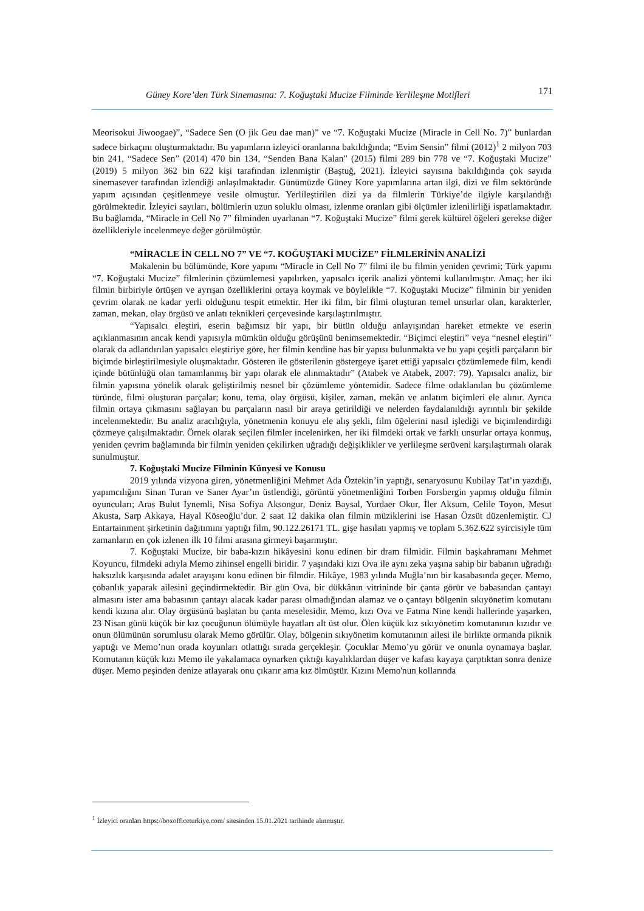Güney Kore’den Türk Sinemasına: 7. Koğuştaki Mucize Filminde Yerlileşme Motifleri 171
Meorisokui Jiwoogae)”, “Sadece Sen (O jik Geu dae man)” ve “7. Koğuştaki Mucize (Miracle in Cell No. 7)” bunlardan sadece birkaçını oluşturmaktadır. Bu yapımların izleyici oranlarına bakıldığında; “Evim Sensin” filmi (2012)<sup>1</sup> 2 milyon 703 bin 241, “Sadece Sen” (2014) 470 bin 134, “Senden Bana Kalan” (2015) filmi 289 bin 778 ve “7. Koğuştaki Mucize” (2019) 5 milyon 362 bin 622 kişi tarafından izlenmiştir (Baştuğ, 2021). İzleyici sayısına bakıldığında çok sayıda sinemasever tarafından izlendiği anlaşılmaktadır. Günümüzde Güney Kore yapımlarına artan ilgi, dizi ve film sektöründe yapım açısından çeşitlenmeye vesile olmuştur. Yerlileştirilen dizi ya da filmlerin Türkiye’de ilgiyle karşılandığı görülmektedir. İzleyici sayıları, bölümlerin uzun soluklu olması, izlenme oranları gibi ölçümler izlenilirliği ispatlamaktadır. Bu bağlamda, “Miracle in Cell No 7” filminden uyarlanan “7. Koğuştaki Mucize” filmi gerek kültürel öğeleri gerekse diğer özellikleriyle incelenmeye değer görülmüştür.
“MİRACLE İN CELL NO 7” VE “7. KOĞUŞTAKİ MUCİZE” FİLMLERİNİN ANALİZİ
Makalenin bu bölümünde, Kore yapımı “Miracle in Cell No 7” filmi ile bu filmin yeniden çevrimi; Türk yapımı “7. Koğuştaki Mucize” filmlerinin çözümlemesi yapılırken, yapısalcı içerik analizi yöntemi kullanılmıştır. Amaç; her iki filmin birbiriyle örtüşen ve ayrışan özelliklerini ortaya koymak ve böylelikle “7. Koğuştaki Mucize” filminin bir yeniden çevrim olarak ne kadar yerli olduğunu tespit etmektir. Her iki film, bir filmi oluşturan temel unsurlar olan, karakterler, zaman, mekan, olay örgüsü ve anlatı teknikleri çerçevesinde karşılaştırılmıştır.
“Yapısalcı eleştiri, eserin bağımsız bir yapı, bir bütün olduğu anlayışından hareket etmekte ve eserin açıklanmasının ancak kendi yapısıyla mümkün olduğu görüşünü benimsemektedir. “Biçimci eleştiri” veya “nesnel eleştiri” olarak da adlandırılan yapısalcı eleştiriye göre, her filmin kendine has bir yapısı bulunmakta ve bu yapı çeşitli parçaların bir biçimde birleştirilmesiyle oluşmaktadır. Gösteren ile gösterilenin göstergeye işaret ettiği yapısalcı çözümlemede film, kendi içinde bütünlüğü olan tamamlanmış bir yapı olarak ele alınmaktadır” (Atabek ve Atabek, 2007: 79). Yapısalcı analiz, bir filmin yapısına yönelik olarak geliştirilmiş nesnel bir çözümleme yöntemidir. Sadece filme odaklanılan bu çözümleme türünde, filmi oluşturan parçalar; konu, tema, olay örgüsü, kişiler, zaman, mekân ve anlatım biçimleri ele alınır. Ayrıca filmin ortaya çıkmasını sağlayan bu parçaların nasıl bir araya getirildiği ve nelerden faydalanıldığı ayrıntılı bir şekilde incelenmektedir. Bu analiz aracılığıyla, yönetmenin konuyu ele alış şekli, film öğelerini nasıl işlediği ve biçimlendirdiği çözmeye çalışılmaktadır. Örnek olarak seçilen filmler incelenirken, her iki filmdeki ortak ve farklı unsurlar ortaya konmuş, yeniden çevrim bağlamında bir filmin yeniden çekilirken uğradığı değişiklikler ve yerlileşme serüveni karşılaştırmalı olarak sunulmuştur.
7. Koğuştaki Mucize Filminin Künyesi ve Konusu
2019 yılında vizyona giren, yönetmenliğini Mehmet Ada Öztekin’in yaptığı, senaryosunu Kubilay Tat’ın yazdığı, yapımcılığını Sinan Turan ve Saner Ayar’ın üstlendiği, görüntü yönetmenliğini Torben Forsbergin yapmış olduğu filmin oyuncuları; Aras Bulut İynemli, Nisa Sofiya Aksongur, Deniz Baysal, Yurdaer Okur, İler Aksum, Celile Toyon, Mesut Akusta, Sarp Akkaya, Hayal Köseoğlu’dur. 2 saat 12 dakika olan filmin müziklerini ise Hasan Özsüt düzenlemiştir. CJ Entartainment şirketinin dağıtımını yaptığı film, 90.122.26171 TL. gişe hasılatı yapmış ve toplam 5.362.622 syircisiyle tüm zamanların en çok izlenen ilk 10 filmi arasına girmeyi başarmıştır.
7. Koğuştaki Mucize, bir baba-kızın hikâyesini konu edinen bir dram filmidir. Filmin başkahramanı Mehmet Koyuncu, filmdeki adıyla Memo zihinsel engelli biridir. 7 yaşındaki kızı Ova ile aynı zeka yaşına sahip bir babanın uğradığı haksızlık karşısında adalet arayışını konu edinen bir filmdir. Hikâye, 1983 yılında Muğla’nın bir kasabasında geçer. Memo, çobanlık yaparak ailesini geçindirmektedir. Bir gün Ova, bir dükkânın vitrininde bir çanta görür ve babasından çantayı almasını ister ama babasının çantayı alacak kadar parası olmadığından alamaz ve o çantayı bölgenin sıkıyönetim komutanı kendi kızına alır. Olay örgüsünü başlatan bu çanta meselesidir. Memo, kızı Ova ve Fatma Nine kendi hallerinde yaşarken, 23 Nisan günü küçük bir kız çocuğunun ölümüyle hayatları alt üst olur. Ölen küçük kız sıkıyönetim komutanının kızıdır ve onun ölümünün sorumlusu olarak Memo görülür. Olay, bölgenin sıkıyönetim komutanının ailesi ile birlikte ormanda piknik yaptığı ve Memo’nun orada koyunları otlattığı sırada gerçekleşir. Çocuklar Memo’yu görür ve onunla oynamaya başlar. Komutanın küçük kızı Memo ile yakalamaca oynarken çıktığı kayalıklardan düşer ve kafası kayaya çarptıktan sonra denize düşer. Memo peşinden denize atlayarak onu çıkarır ama kız ölmüştür. Kızını Memo'nun kollarında
<sup>1</sup> İzleyici oranları https://boxofficeturkiye.com/ sitesinden 15.01.2021 tarihinde alınmıştır.